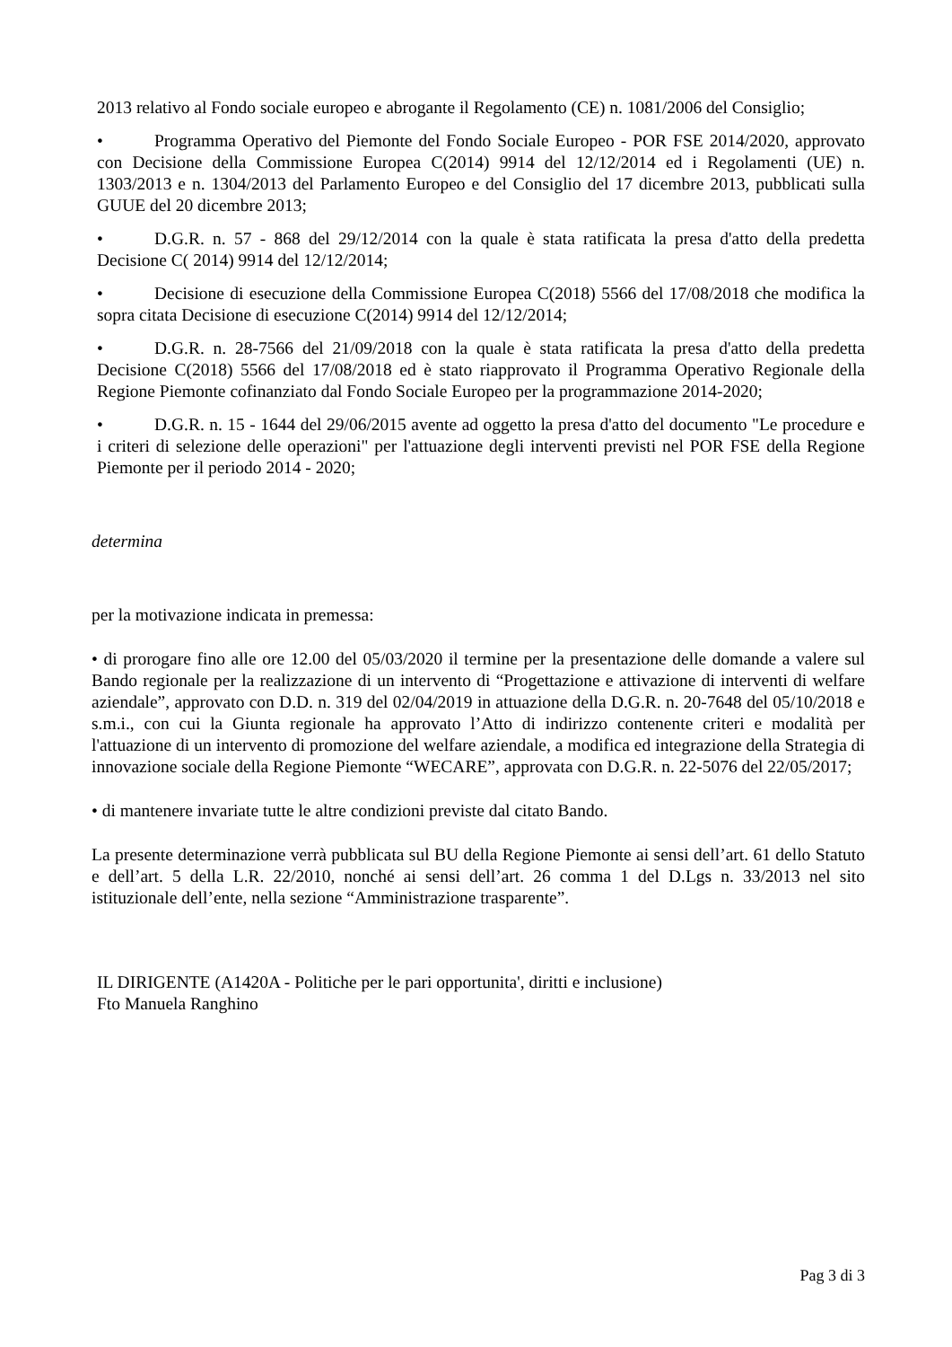2013 relativo al Fondo sociale europeo e abrogante il Regolamento (CE) n. 1081/2006 del Consiglio;
• Programma Operativo del Piemonte del Fondo Sociale Europeo - POR FSE 2014/2020, approvato con Decisione della Commissione Europea C(2014) 9914 del 12/12/2014 ed i Regolamenti (UE) n. 1303/2013 e n. 1304/2013 del Parlamento Europeo e del Consiglio del 17 dicembre 2013, pubblicati sulla GUUE del 20 dicembre 2013;
• D.G.R. n. 57 - 868 del 29/12/2014 con la quale è stata ratificata la presa d'atto della predetta Decisione C( 2014) 9914 del 12/12/2014;
• Decisione di esecuzione della Commissione Europea C(2018) 5566 del 17/08/2018 che modifica la sopra citata Decisione di esecuzione C(2014) 9914 del 12/12/2014;
• D.G.R. n. 28-7566 del 21/09/2018 con la quale è stata ratificata la presa d'atto della predetta Decisione C(2018) 5566 del 17/08/2018 ed è stato riapprovato il Programma Operativo Regionale della Regione Piemonte cofinanziato dal Fondo Sociale Europeo per la programmazione 2014-2020;
• D.G.R. n. 15 - 1644 del 29/06/2015 avente ad oggetto la presa d'atto del documento "Le procedure e i criteri di selezione delle operazioni" per l'attuazione degli interventi previsti nel POR FSE della Regione Piemonte per il periodo 2014 - 2020;
determina
per la motivazione indicata in premessa:
• di prorogare fino alle ore 12.00 del 05/03/2020 il termine per la presentazione delle domande a valere sul Bando regionale per la realizzazione di un intervento di “Progettazione e attivazione di interventi di welfare aziendale”, approvato con D.D. n. 319 del 02/04/2019 in attuazione della D.G.R. n. 20-7648 del 05/10/2018 e s.m.i., con cui la Giunta regionale ha approvato l’Atto di indirizzo contenente criteri e modalità per l'attuazione di un intervento di promozione del welfare aziendale, a modifica ed integrazione della Strategia di innovazione sociale della Regione Piemonte “WECARE”, approvata con D.G.R. n. 22-5076 del 22/05/2017;
• di mantenere invariate tutte le altre condizioni previste dal citato Bando.
La presente determinazione verrà pubblicata sul BU della Regione Piemonte ai sensi dell’art. 61 dello Statuto e dell’art. 5 della L.R. 22/2010, nonché ai sensi dell’art. 26 comma 1 del D.Lgs n. 33/2013 nel sito istituzionale dell’ente, nella sezione “Amministrazione trasparente”.
IL DIRIGENTE (A1420A - Politiche per le pari opportunita', diritti e inclusione)
Fto Manuela Ranghino
Pag 3 di 3